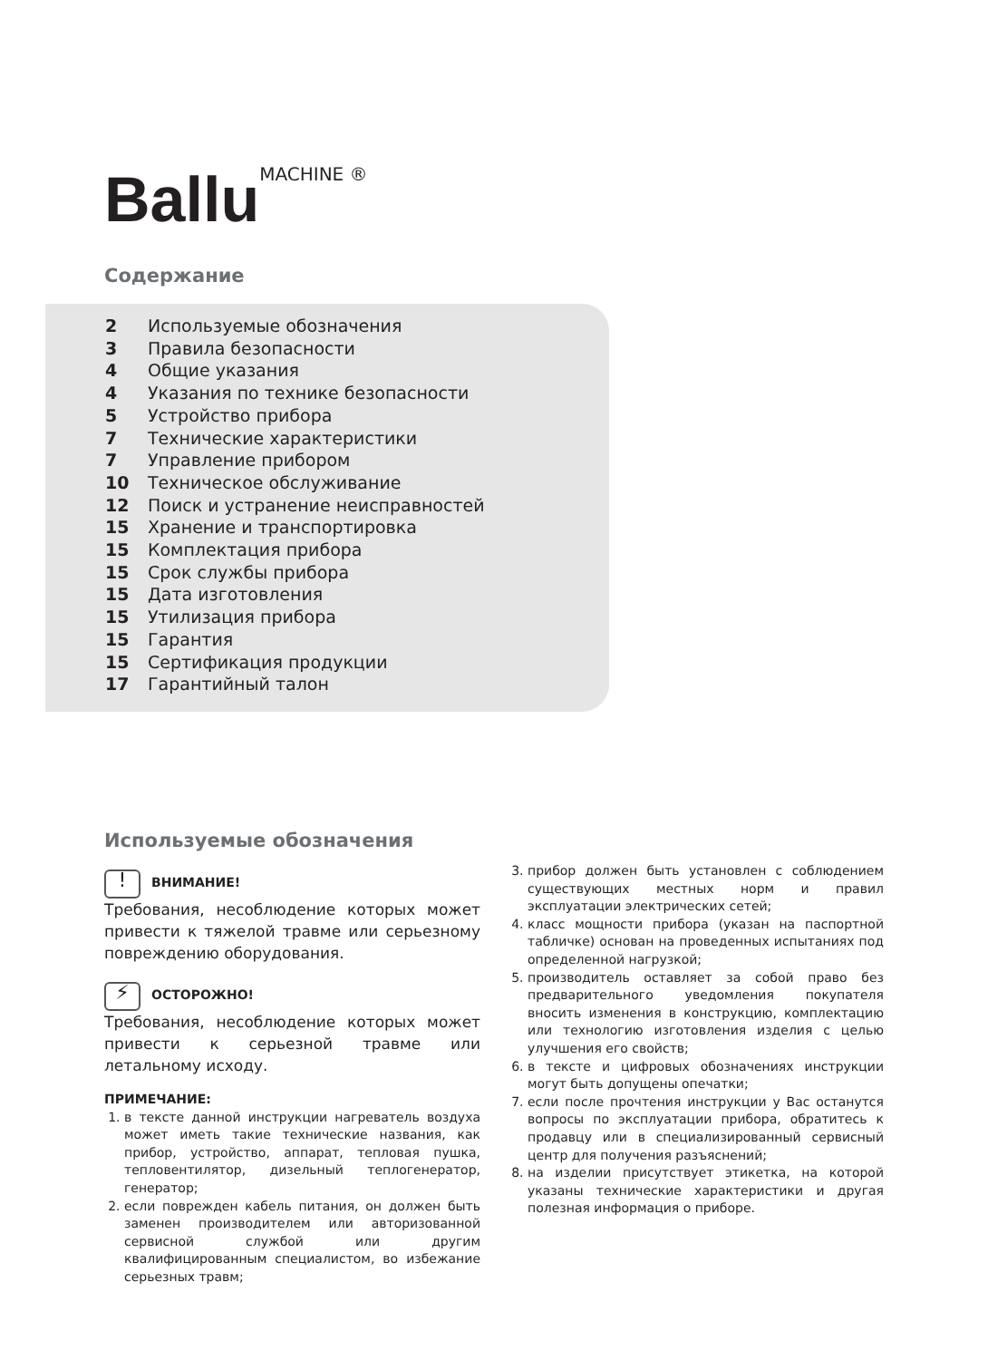Ballu MACHINE ®
Содержание
2 Используемые обозначения
3 Правила безопасности
4 Общие указания
4 Указания по технике безопасности
5 Устройство прибора
7 Технические характеристики
7 Управление прибором
10 Техническое обслуживание
12 Поиск и устранение неисправностей
15 Хранение и транспортировка
15 Комплектация прибора
15 Срок службы прибора
15 Дата изготовления
15 Утилизация прибора
15 Гарантия
15 Сертификация продукции
17 Гарантийный талон
Используемые обозначения
! ВНИМАНИЕ!
Требования, несоблюдение которых может привести к тяжелой травме или серьезному повреждению оборудования.
⚡ ОСТОРОЖНО!
Требования, несоблюдение которых может привести к серьезной травме или летальному исходу.
ПРИМЕЧАНИЕ:
1. в тексте данной инструкции нагреватель воздуха может иметь такие технические названия, как прибор, устройство, аппарат, тепловая пушка, тепловентилятор, дизельный теплогенератор, генератор;
2. если поврежден кабель питания, он должен быть заменен производителем или авторизованной сервисной службой или другим квалифицированным специалистом, во избежание серьезных травм;
3. прибор должен быть установлен с соблюдением существующих местных норм и правил эксплуатации электрических сетей;
4. класс мощности прибора (указан на паспортной табличке) основан на проведенных испытаниях под определенной нагрузкой;
5. производитель оставляет за собой право без предварительного уведомления покупателя вносить изменения в конструкцию, комплектацию или технологию изготовления изделия с целью улучшения его свойств;
6. в тексте и цифровых обозначениях инструкции могут быть допущены опечатки;
7. если после прочтения инструкции у Вас останутся вопросы по эксплуатации прибора, обратитесь к продавцу или в специализированный сервисный центр для получения разъяснений;
8. на изделии присутствует этикетка, на которой указаны технические характеристики и другая полезная информация о приборе.